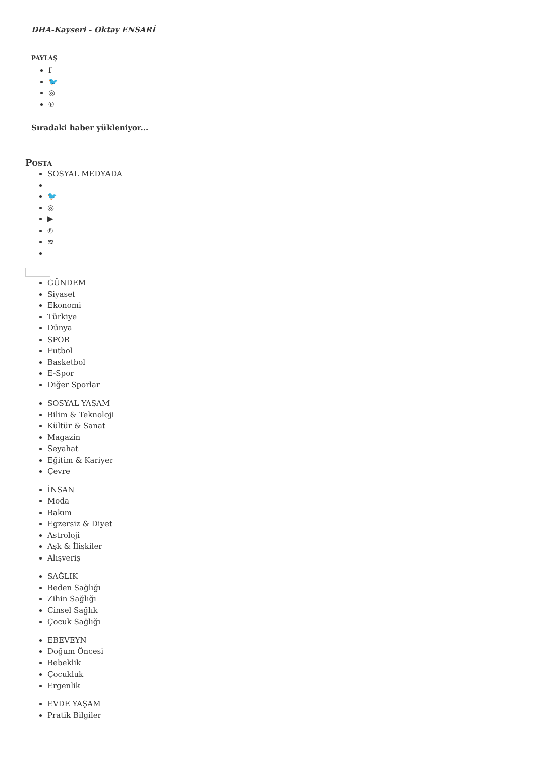DHA-Kayseri - Oktay ENSARİ
PAYLAŞ
f
🐦
◎
℗
Sıradaki haber yükleniyor...
POSTA
SOSYAL MEDYADA
🐦
◎
▶
℗
≋
GÜNDEM
Siyaset
Ekonomi
Türkiye
Dünya
SPOR
Futbol
Basketbol
E-Spor
Diğer Sporlar
SOSYAL YAŞAM
Bilim & Teknoloji
Kültür & Sanat
Magazin
Seyahat
Eğitim & Kariyer
Çevre
İNSAN
Moda
Bakım
Egzersiz & Diyet
Astroloji
Aşk & İlişkiler
Alışveriş
SAĞLIK
Beden Sağlığı
Zihin Sağlığı
Cinsel Sağlık
Çocuk Sağlığı
EBEVEYN
Doğum Öncesi
Bebeklik
Çocukluk
Ergenlik
EVDE YAŞAM
Pratik Bilgiler